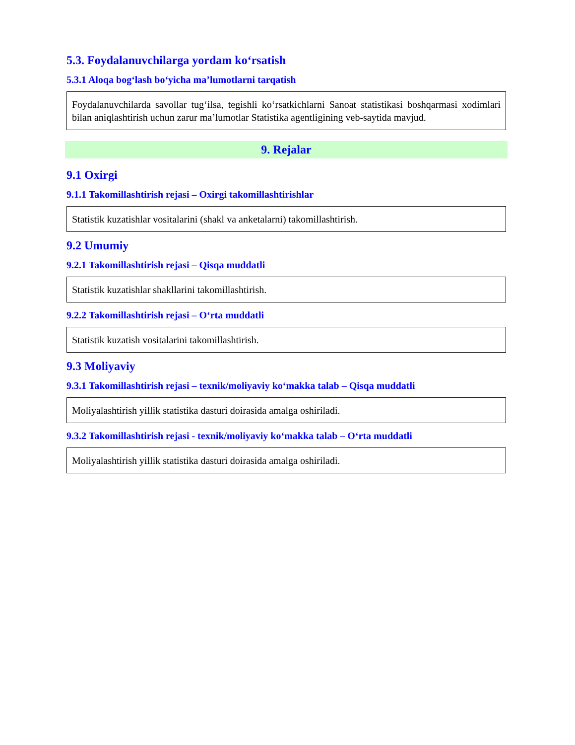5.3. Foydalanuvchilarga yordam ko‘rsatish
5.3.1 Aloqa bog‘lash bo‘yicha ma’lumotlarni tarqatish
Foydalanuvchilarda savollar tug‘ilsa, tegishli ko‘rsatkichlarni Sanoat statistikasi boshqarmasi xodimlari bilan aniqlashtirish uchun zarur ma’lumotlar Statistika agentligining veb-saytida mavjud.
9. Rejalar
9.1 Oxirgi
9.1.1 Takomillashtirish rejasi – Oxirgi takomillashtirishlar
Statistik kuzatishlar vositalarini (shakl va anketalarni) takomillashtirish.
9.2 Umumiy
9.2.1 Takomillashtirish rejasi – Qisqa muddatli
Statistik kuzatishlar shakllarini takomillashtirish.
9.2.2 Takomillashtirish rejasi – O‘rta muddatli
Statistik kuzatish vositalarini takomillashtirish.
9.3 Moliyaviy
9.3.1 Takomillashtirish rejasi – texnik/moliyaviy ko‘makka talab – Qisqa muddatli
Moliyalashtirish yillik statistika dasturi doirasida amalga oshiriladi.
9.3.2 Takomillashtirish rejasi - texnik/moliyaviy ko‘makka talab – O‘rta muddatli
Moliyalashtirish yillik statistika dasturi doirasida amalga oshiriladi.